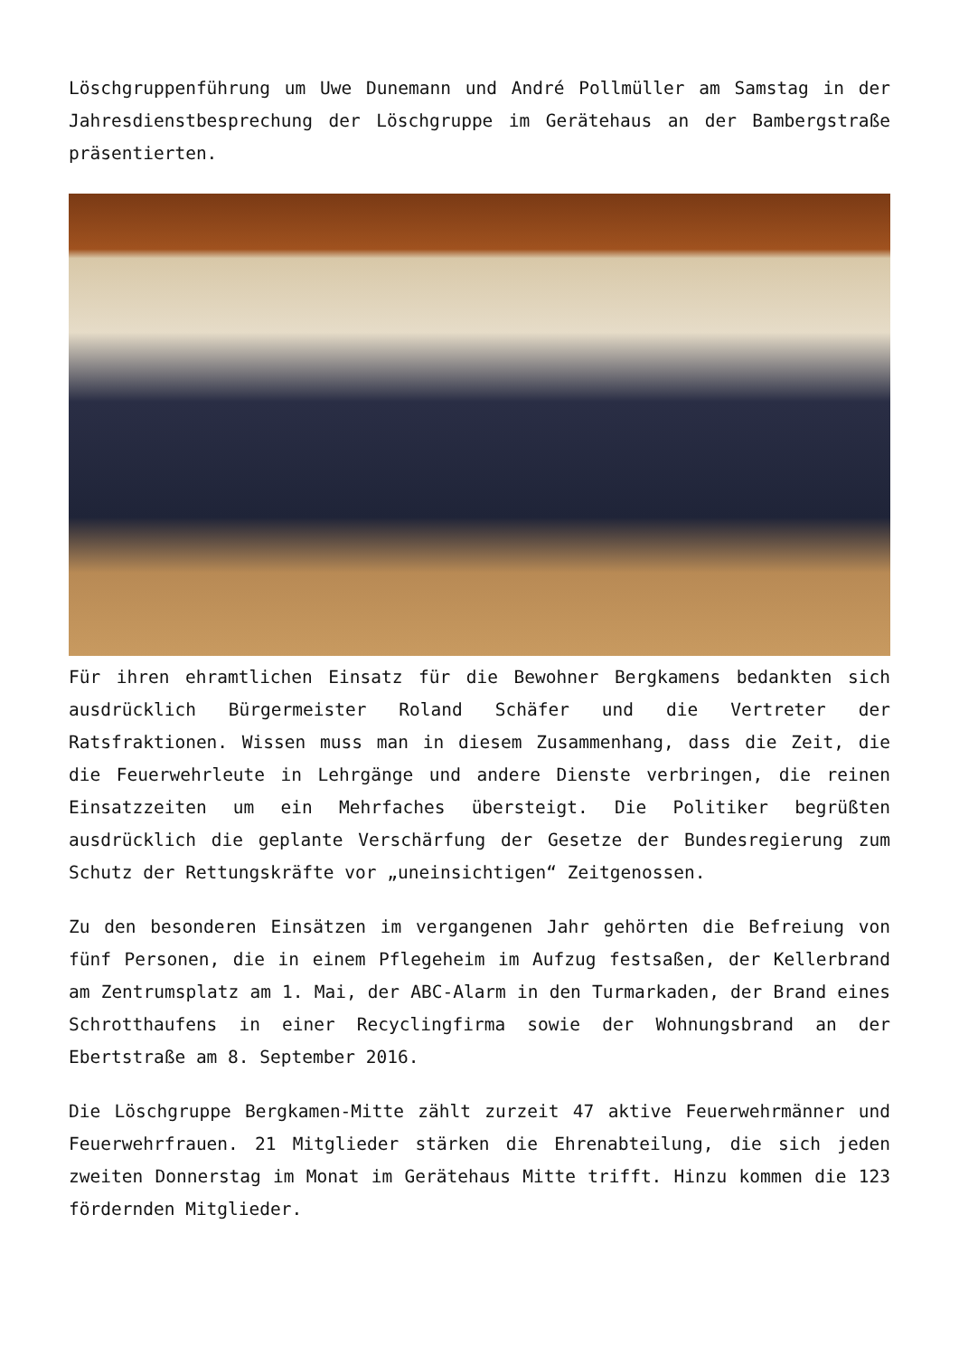Löschgruppenführung um Uwe Dunemann und André Pollmüller am Samstag in der Jahresdienstbesprechung der Löschgruppe im Gerätehaus an der Bambergstraße präsentierten.
Für ihren ehramtlichen Einsatz für die Bewohner Bergkamens bedankten sich ausdrücklich Bürgermeister Roland Schäfer und die Vertreter der Ratsfraktionen. Wissen muss man in diesem Zusammenhang, dass die Zeit, die die Feuerwehrleute in Lehrgänge und andere Dienste verbringen, die reinen Einsatzzeiten um ein Mehrfaches übersteigt. Die Politiker begrüßten ausdrücklich die geplante Verschärfung der Gesetze der Bundesregierung zum Schutz der Rettungskräfte vor „uneinsichtigen“ Zeitgenossen.
Zu den besonderen Einsätzen im vergangenen Jahr gehörten die Befreiung von fünf Personen, die in einem Pflegeheim im Aufzug festsaßen, der Kellerbrand am Zentrumsplatz am 1. Mai, der ABC-Alarm in den Turmarkaden, der Brand eines Schrotthaufens in einer Recyclingfirma sowie der Wohnungsbrand an der Ebertstraße am 8. September 2016.
Die Löschgruppe Bergkamen-Mitte zählt zurzeit 47 aktive Feuerwehrmänner und Feuerwehrfrauen. 21 Mitglieder stärken die Ehrenabteilung, die sich jeden zweiten Donnerstag im Monat im Gerätehaus Mitte trifft. Hinzu kommen die 123 fördernden Mitglieder.